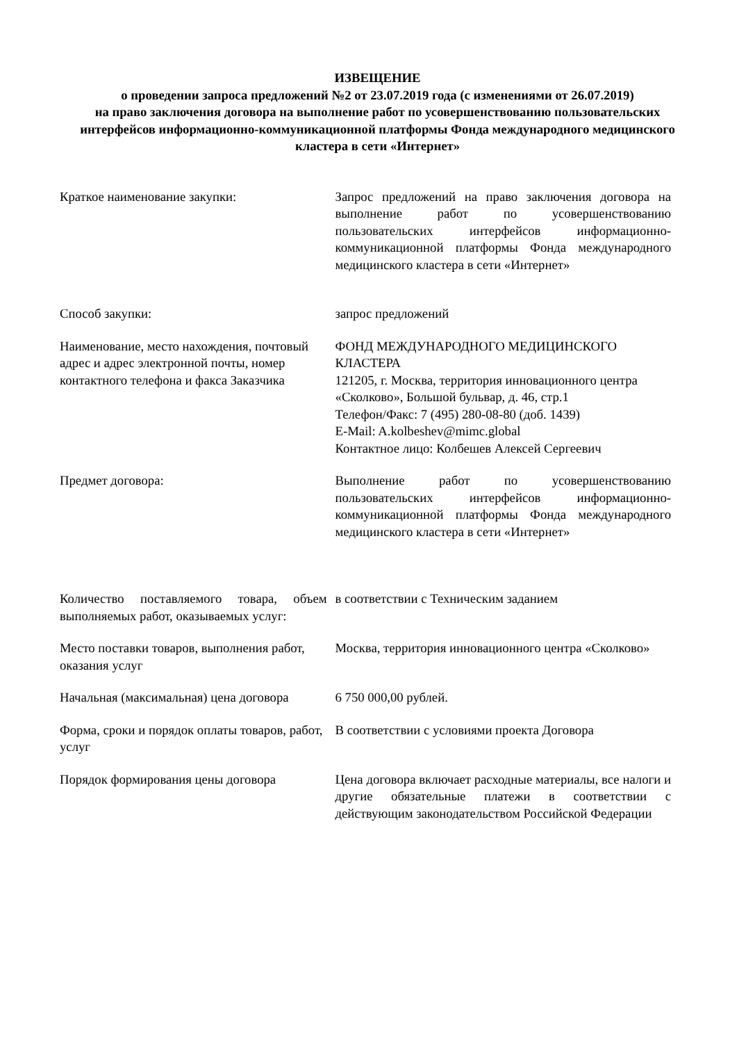ИЗВЕЩЕНИЕ
о проведении запроса предложений №2 от 23.07.2019 года (с изменениями от 26.07.2019)
на право заключения договора на выполнение работ по усовершенствованию пользовательских интерфейсов информационно-коммуникационной платформы Фонда международного медицинского кластера в сети «Интернет»
| Краткое наименование закупки: | Запрос предложений на право заключения договора на выполнение работ по усовершенствованию пользовательских интерфейсов информационно-коммуникационной платформы Фонда международного медицинского кластера в сети «Интернет» |
| Способ закупки: | запрос предложений |
| Наименование, место нахождения, почтовый адрес и адрес электронной почты, номер контактного телефона и факса Заказчика | ФОНД МЕЖДУНАРОДНОГО МЕДИЦИНСКОГО КЛАСТЕРА 121205, г. Москва, территория инновационного центра «Сколково», Большой бульвар, д. 46, стр.1 Телефон/Факс: 7 (495) 280-08-80 (доб. 1439) E-Mail: A.kolbeshev@mimc.global Контактное лицо: Колбешев Алексей Сергеевич |
| Предмет договора: | Выполнение работ по усовершенствованию пользовательских интерфейсов информационно-коммуникационной платформы Фонда международного медицинского кластера в сети «Интернет» |
| Количество поставляемого товара, объем выполняемых работ, оказываемых услуг: | в соответствии с Техническим заданием |
| Место поставки товаров, выполнения работ, оказания услуг | Москва, территория инновационного центра «Сколково» |
| Начальная (максимальная) цена договора | 6 750 000,00 рублей. |
| Форма, сроки и порядок оплаты товаров, работ, услуг | В соответствии с условиями проекта Договора |
| Порядок формирования цены договора | Цена договора включает расходные материалы, все налоги и другие обязательные платежи в соответствии с действующим законодательством Российской Федерации |